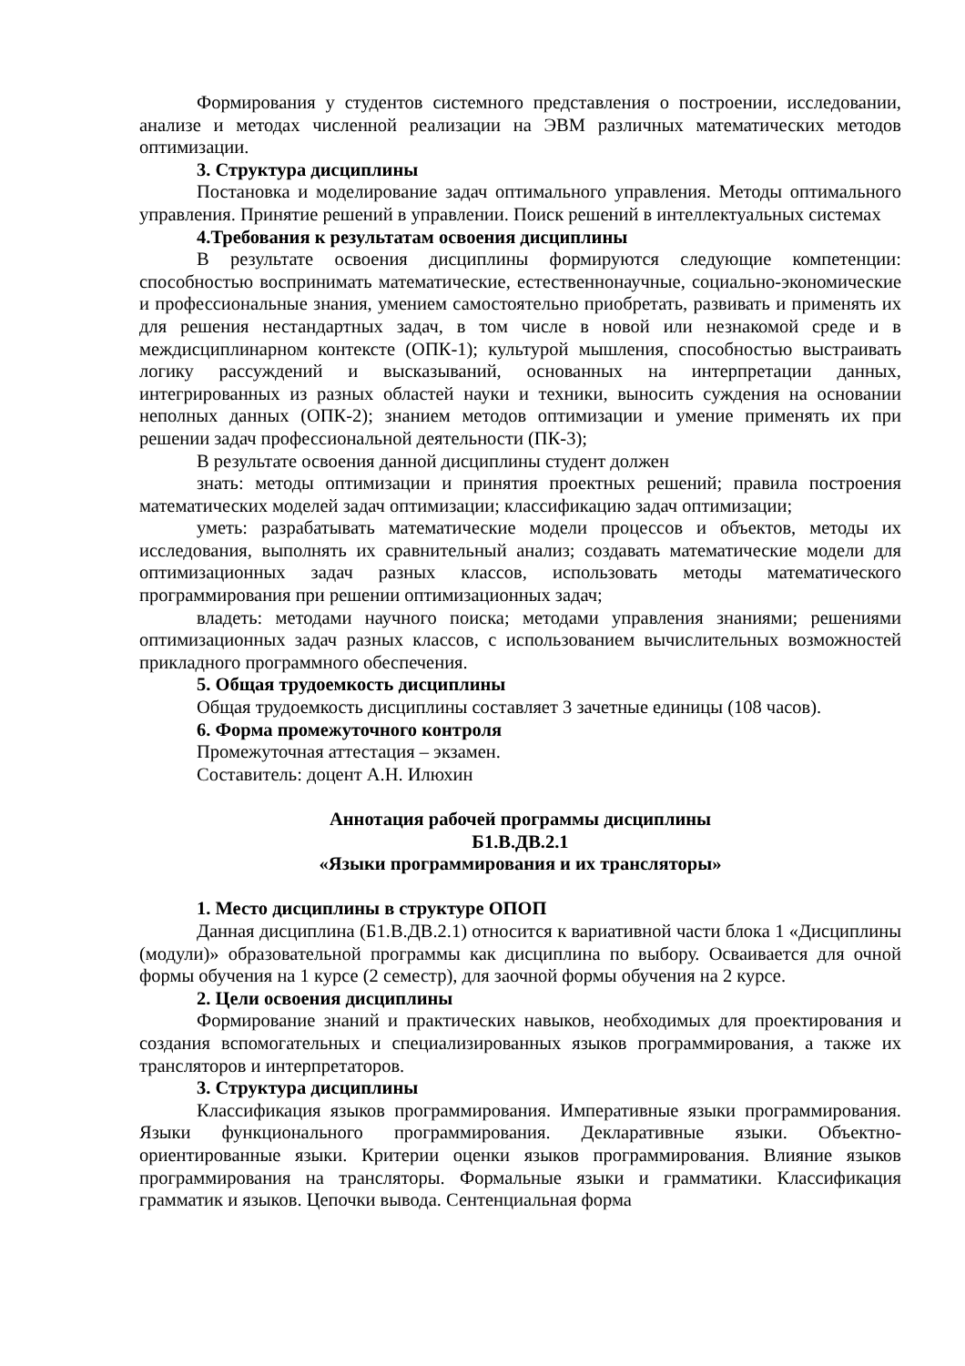Формирования у студентов системного представления о построении, исследовании, анализе и методах численной реализации на ЭВМ различных математических методов оптимизации.
3. Структура дисциплины
Постановка и моделирование задач оптимального управления. Методы оптимального управления. Принятие решений в управлении. Поиск решений в интеллектуальных системах
4.Требования к результатам освоения дисциплины
В результате освоения дисциплины формируются следующие компетенции: способностью воспринимать математические, естественнонаучные, социально-экономические и профессиональные знания, умением самостоятельно приобретать, развивать и применять их для решения нестандартных задач, в том числе в новой или незнакомой среде и в междисциплинарном контексте (ОПК-1); культурой мышления, способностью выстраивать логику рассуждений и высказываний, основанных на интерпретации данных, интегрированных из разных областей науки и техники, выносить суждения на основании неполных данных (ОПК-2); знанием методов оптимизации и умение применять их при решении задач профессиональной деятельности (ПК-3);
В результате освоения данной дисциплины студент должен
знать: методы оптимизации и принятия проектных решений; правила построения математических моделей задач оптимизации; классификацию задач оптимизации;
уметь: разрабатывать математические модели процессов и объектов, методы их исследования, выполнять их сравнительный анализ; создавать математические модели для оптимизационных задач разных классов, использовать методы математического программирования при решении оптимизационных задач;
владеть: методами научного поиска; методами управления знаниями; решениями оптимизационных задач разных классов, с использованием вычислительных возможностей прикладного программного обеспечения.
5. Общая трудоемкость дисциплины
Общая трудоемкость дисциплины составляет 3 зачетные единицы (108 часов).
6. Форма промежуточного контроля
Промежуточная аттестация – экзамен.
Составитель: доцент А.Н. Илюхин
Аннотация рабочей программы дисциплины
Б1.В.ДВ.2.1
«Языки программирования и их трансляторы»
1. Место дисциплины в структуре ОПОП
Данная дисциплина (Б1.В.ДВ.2.1) относится к вариативной части блока 1 «Дисциплины (модули)» образовательной программы как дисциплина по выбору. Осваивается для очной формы обучения на 1 курсе (2 семестр), для заочной формы обучения на 2 курсе.
2. Цели освоения дисциплины
Формирование знаний и практических навыков, необходимых для проектирования и создания вспомогательных и специализированных языков программирования, а также их трансляторов и интерпретаторов.
3. Структура дисциплины
Классификация языков программирования. Императивные языки программирования. Языки функционального программирования. Декларативные языки. Объектно-ориентированные языки. Критерии оценки языков программирования. Влияние языков программирования на трансляторы. Формальные языки и грамматики. Классификация грамматик и языков. Цепочки вывода. Сентенциальная форма